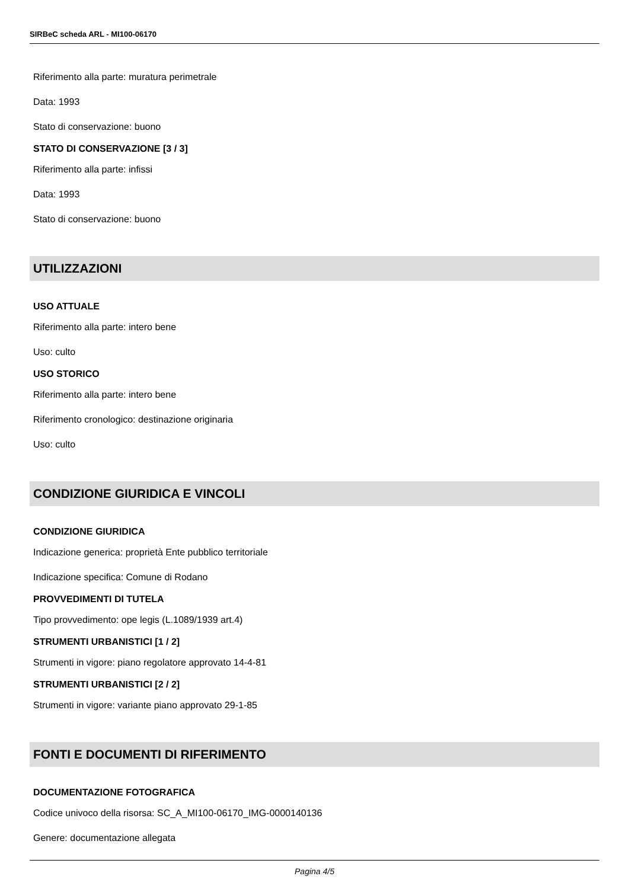SIRBeC scheda ARL - MI100-06170
Riferimento alla parte: muratura perimetrale
Data: 1993
Stato di conservazione: buono
STATO DI CONSERVAZIONE [3 / 3]
Riferimento alla parte: infissi
Data: 1993
Stato di conservazione: buono
UTILIZZAZIONI
USO ATTUALE
Riferimento alla parte: intero bene
Uso: culto
USO STORICO
Riferimento alla parte: intero bene
Riferimento cronologico: destinazione originaria
Uso: culto
CONDIZIONE GIURIDICA E VINCOLI
CONDIZIONE GIURIDICA
Indicazione generica: proprietà Ente pubblico territoriale
Indicazione specifica: Comune di Rodano
PROVVEDIMENTI DI TUTELA
Tipo provvedimento: ope legis (L.1089/1939 art.4)
STRUMENTI URBANISTICI [1 / 2]
Strumenti in vigore: piano regolatore approvato 14-4-81
STRUMENTI URBANISTICI [2 / 2]
Strumenti in vigore: variante piano approvato 29-1-85
FONTI E DOCUMENTI DI RIFERIMENTO
DOCUMENTAZIONE FOTOGRAFICA
Codice univoco della risorsa: SC_A_MI100-06170_IMG-0000140136
Genere: documentazione allegata
Pagina 4/5